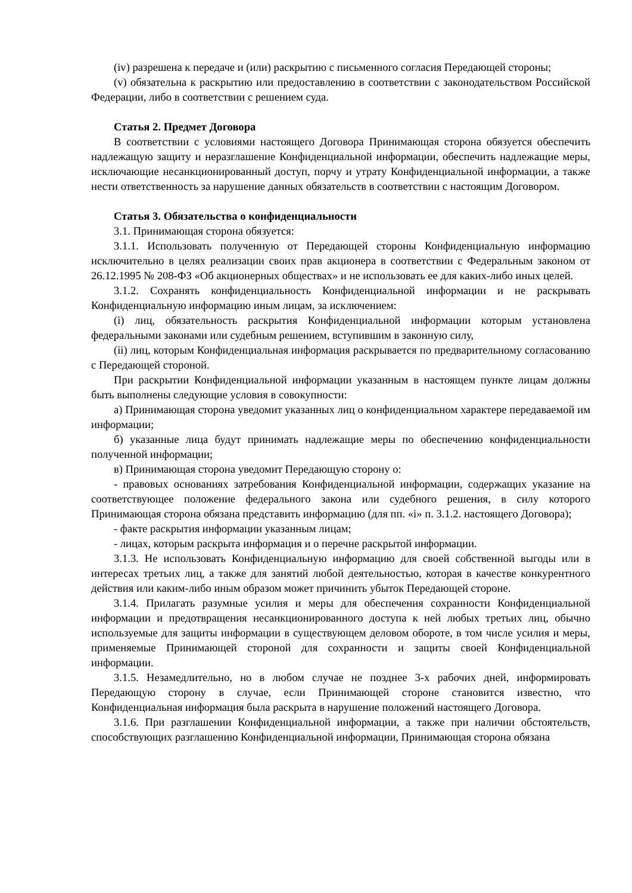(iv) разрешена к передаче и (или) раскрытию с письменного согласия Передающей стороны;
(v) обязательна к раскрытию или предоставлению в соответствии с законодательством Российской Федерации, либо в соответствии с решением суда.
Статья 2. Предмет Договора
В соответствии с условиями настоящего Договора Принимающая сторона обязуется обеспечить надлежащую защиту и неразглашение Конфиденциальной информации, обеспечить надлежащие меры, исключающие несанкционированный доступ, порчу и утрату Конфиденциальной информации, а также нести ответственность за нарушение данных обязательств в соответствии с настоящим Договором.
Статья 3. Обязательства о конфиденциальности
3.1. Принимающая сторона обязуется:
3.1.1. Использовать полученную от Передающей стороны Конфиденциальную информацию исключительно в целях реализации своих прав акционера в соответствии с Федеральным законом от 26.12.1995 № 208-ФЗ «Об акционерных обществах» и не использовать ее для каких-либо иных целей.
3.1.2. Сохранять конфиденциальность Конфиденциальной информации и не раскрывать Конфиденциальную информацию иным лицам, за исключением:
(i) лиц, обязательность раскрытия Конфиденциальной информации которым установлена федеральными законами или судебным решением, вступившим в законную силу,
(ii) лиц, которым Конфиденциальная информация раскрывается по предварительному согласованию с Передающей стороной.
При раскрытии Конфиденциальной информации указанным в настоящем пункте лицам должны быть выполнены следующие условия в совокупности:
а) Принимающая сторона уведомит указанных лиц о конфиденциальном характере передаваемой им информации;
б) указанные лица будут принимать надлежащие меры по обеспечению конфиденциальности полученной информации;
в) Принимающая сторона уведомит Передающую сторону о:
- правовых основаниях затребования Конфиденциальной информации, содержащих указание на соответствующее положение федерального закона или судебного решения, в силу которого Принимающая сторона обязана представить информацию (для пп. «i» п. 3.1.2. настоящего Договора);
- факте раскрытия информации указанным лицам;
- лицах, которым раскрыта информация и о перечне раскрытой информации.
3.1.3. Не использовать Конфиденциальную информацию для своей собственной выгоды или в интересах третьих лиц, а также для занятий любой деятельностью, которая в качестве конкурентного действия или каким-либо иным образом может причинить убыток Передающей стороне.
3.1.4. Прилагать разумные усилия и меры для обеспечения сохранности Конфиденциальной информации и предотвращения несанкционированного доступа к ней любых третьих лиц, обычно используемые для защиты информации в существующем деловом обороте, в том числе усилия и меры, применяемые Принимающей стороной для сохранности и защиты своей Конфиденциальной информации.
3.1.5. Незамедлительно, но в любом случае не позднее 3-х рабочих дней, информировать Передающую сторону в случае, если Принимающей стороне становится известно, что Конфиденциальная информация была раскрыта в нарушение положений настоящего Договора.
3.1.6. При разглашении Конфиденциальной информации, а также при наличии обстоятельств, способствующих разглашению Конфиденциальной информации, Принимающая сторона обязана